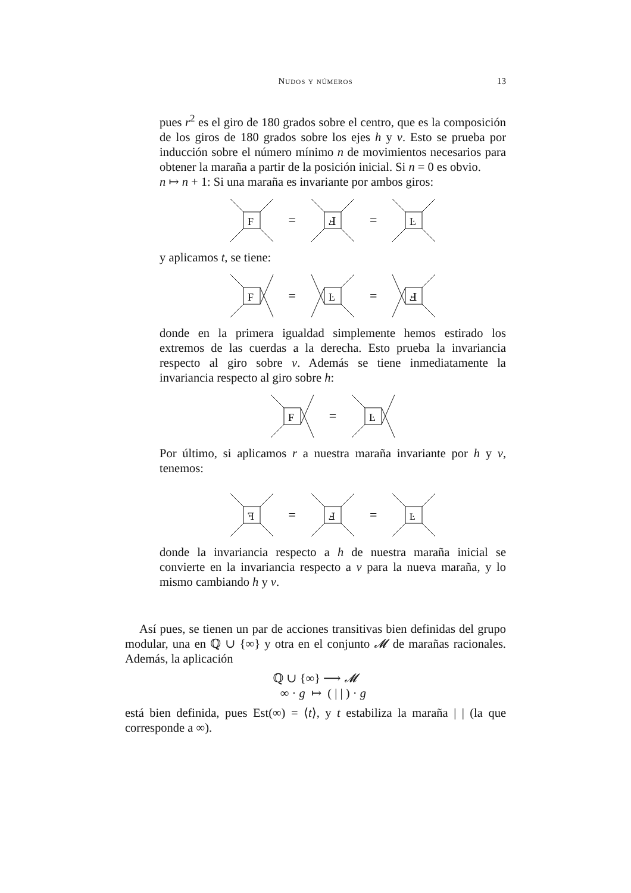Nudos y números
13
pues r<sup>2</sup> es el giro de 180 grados sobre el centro, que es la composición de los giros de 180 grados sobre los ejes h y v. Esto se prueba por inducción sobre el número mínimo n de movimientos necesarios para obtener la maraña a partir de la posición inicial. Si n = 0 es obvio.
n ↦ n + 1: Si una maraña es invariante por ambos giros:
F
=
Ⅎ
=
Ŀ
y aplicamos t, se tiene:
F
=
Ŀ
=
Ⅎ
donde en la primera igualdad simplemente hemos estirado los extremos de las cuerdas a la derecha. Esto prueba la invariancia respecto al giro sobre v. Además se tiene inmediatamente la invariancia respecto al giro sobre h:
F
=
Ŀ
Por último, si aplicamos r a nuestra maraña invariante por h y v, tenemos:
ꟻ
=
Ⅎ
=
Ŀ
donde la invariancia respecto a h de nuestra maraña inicial se convierte en la invariancia respecto a v para la nueva maraña, y lo mismo cambiando h y v.
Así pues, se tienen un par de acciones transitivas bien definidas del grupo modular, una en ℚ ∪ {∞} y otra en el conjunto 𝓜 de marañas racionales. Además, la aplicación
ℚ ∪ {∞} ⟶ 𝓜
∞ · g ↦ ( | | ) · g
está bien definida, pues Est(∞) = ⟨t⟩, y t estabiliza la maraña | | (la que corresponde a ∞).